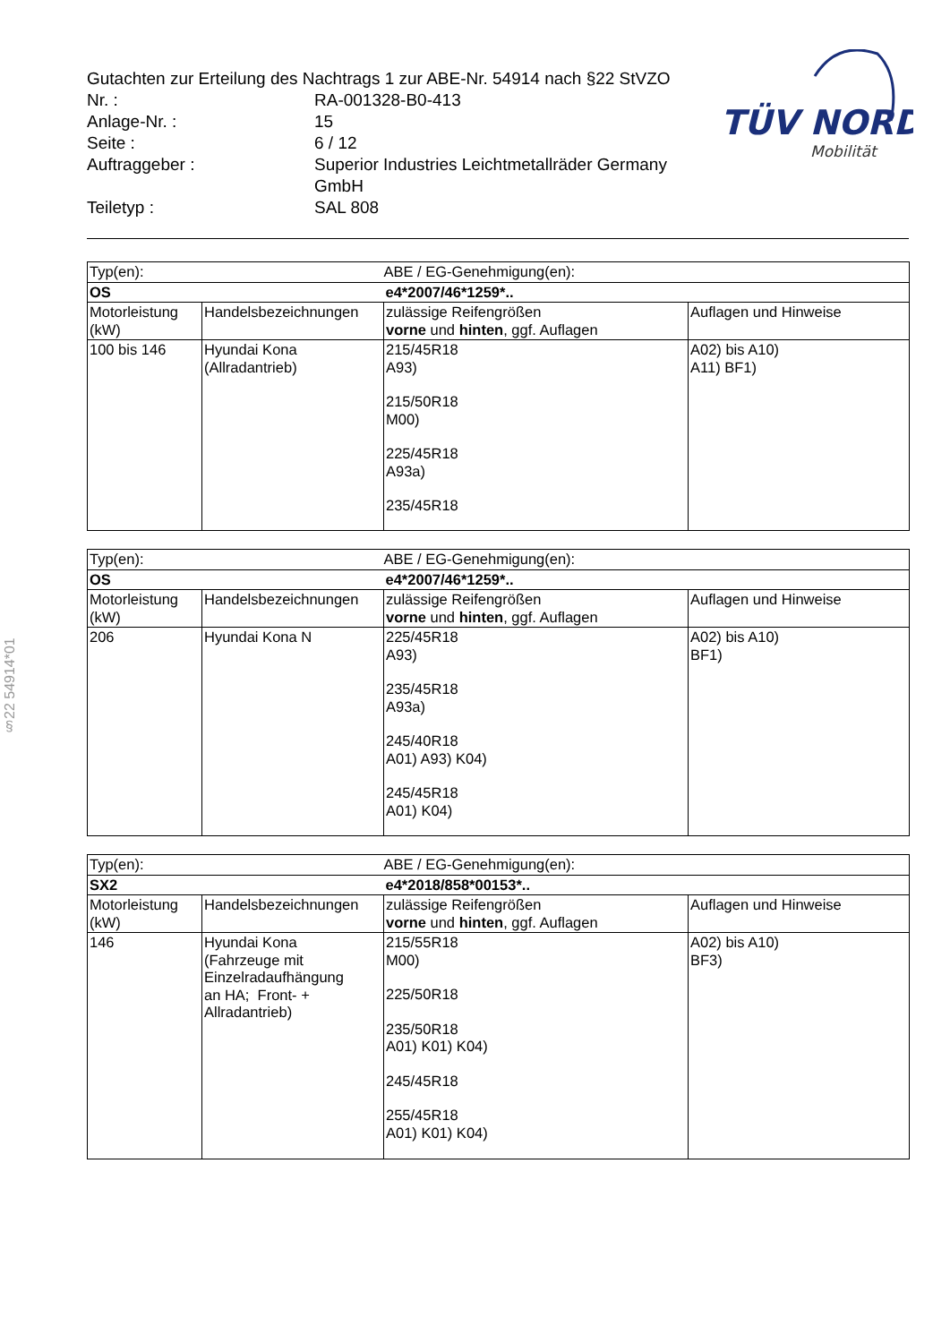| Gutachten zur Erteilung des Nachtrags 1 zur ABE-Nr. 54914 nach §22 StVZO | |
| Nr. : | RA-001328-B0-413 |
| Anlage-Nr. : | 15 |
| Seite : | 6 / 12 |
| Auftraggeber : | Superior Industries Leichtmetallräder Germany GmbH |
| Teiletyp : | SAL 808 |
TÜV NORD
Mobilität
§22 54914*01
| Typ(en): | | ABE / EG-Genehmigung(en): | |
| OS | | e4*2007/46*1259*.. | |
| Motorleistung (kW) | Handelsbezeichnungen | zulässige Reifengrößen vorne und hinten , ggf. Auflagen | Auflagen und Hinweise |
| 100 bis 146 | Hyundai Kona (Allradantrieb) | 215/45R18 A93) 215/50R18 M00) 225/45R18 A93a) 235/45R18 | A02) bis A10) A11) BF1) |
| Typ(en): | | ABE / EG-Genehmigung(en): | |
| OS | | e4*2007/46*1259*.. | |
| Motorleistung (kW) | Handelsbezeichnungen | zulässige Reifengrößen vorne und hinten , ggf. Auflagen | Auflagen und Hinweise |
| 206 | Hyundai Kona N | 225/45R18 A93) 235/45R18 A93a) 245/40R18 A01) A93) K04) 245/45R18 A01) K04) | A02) bis A10) BF1) |
| Typ(en): | | ABE / EG-Genehmigung(en): | |
| SX2 | | e4*2018/858*00153*.. | |
| Motorleistung (kW) | Handelsbezeichnungen | zulässige Reifengrößen vorne und hinten , ggf. Auflagen | Auflagen und Hinweise |
| 146 | Hyundai Kona (Fahrzeuge mit Einzelradaufhängung an HA; Front- + Allradantrieb) | 215/55R18 M00) 225/50R18 235/50R18 A01) K01) K04) 245/45R18 255/45R18 A01) K01) K04) | A02) bis A10) BF3) |